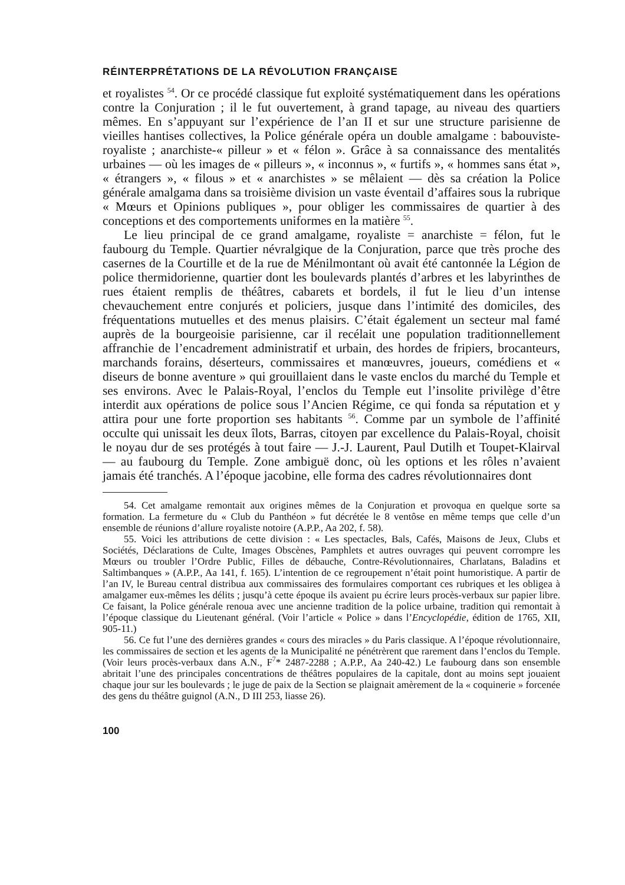RÉINTERPRÉTATIONS DE LA RÉVOLUTION FRANÇAISE
et royalistes <sup>54</sup>. Or ce procédé classique fut exploité systématiquement dans les opérations contre la Conjuration ; il le fut ouvertement, à grand tapage, au niveau des quartiers mêmes. En s’appuyant sur l’expérience de l’an II et sur une structure parisienne de vieilles hantises collectives, la Police générale opéra un double amalgame : babouviste-royaliste ; anarchiste-« pilleur » et « félon ». Grâce à sa connaissance des mentalités urbaines — où les images de « pilleurs », « inconnus », « furtifs », « hommes sans état », « étrangers », « filous » et « anarchistes » se mêlaient — dès sa création la Police générale amalgama dans sa troisième division un vaste éventail d’affaires sous la rubrique « Mœurs et Opinions publiques », pour obliger les commissaires de quartier à des conceptions et des comportements uniformes en la matière <sup>55</sup>.
Le lieu principal de ce grand amalgame, royaliste = anarchiste = félon, fut le faubourg du Temple. Quartier névralgique de la Conjuration, parce que très proche des casernes de la Courtille et de la rue de Ménilmontant où avait été cantonnée la Légion de police thermidorienne, quartier dont les boulevards plantés d’arbres et les labyrinthes de rues étaient remplis de théâtres, cabarets et bordels, il fut le lieu d’un intense chevauchement entre conjurés et policiers, jusque dans l’intimité des domiciles, des fréquentations mutuelles et des menus plaisirs. C’était également un secteur mal famé auprès de la bourgeoisie parisienne, car il recélait une population traditionnellement affranchie de l’encadrement administratif et urbain, des hordes de fripiers, brocanteurs, marchands forains, déserteurs, commissaires et manœuvres, joueurs, comédiens et « diseurs de bonne aventure » qui grouillaient dans le vaste enclos du marché du Temple et ses environs. Avec le Palais-Royal, l’enclos du Temple eut l’insolite privilège d’être interdit aux opérations de police sous l’Ancien Régime, ce qui fonda sa réputation et y attira pour une forte proportion ses habitants <sup>56</sup>. Comme par un symbole de l’affinité occulte qui unissait les deux îlots, Barras, citoyen par excellence du Palais-Royal, choisit le noyau dur de ses protégés à tout faire — J.-J. Laurent, Paul Dutilh et Toupet-Klairval — au faubourg du Temple. Zone ambiguë donc, où les options et les rôles n’avaient jamais été tranchés. A l’époque jacobine, elle forma des cadres révolutionnaires dont
54. Cet amalgame remontait aux origines mêmes de la Conjuration et provoqua en quelque sorte sa formation. La fermeture du « Club du Panthéon » fut décrétée le 8 ventôse en même temps que celle d’un ensemble de réunions d’allure royaliste notoire (A.P.P., Aa 202, f. 58).
55. Voici les attributions de cette division : « Les spectacles, Bals, Cafés, Maisons de Jeux, Clubs et Sociétés, Déclarations de Culte, Images Obscènes, Pamphlets et autres ouvrages qui peuvent corrompre les Mœurs ou troubler l’Ordre Public, Filles de débauche, Contre-Révolutionnaires, Charlatans, Baladins et Saltimbanques » (A.P.P., Aa 141, f. 165). L’intention de ce regroupement n’était point humoristique. A partir de l’an IV, le Bureau central distribua aux commissaires des formulaires comportant ces rubriques et les obligea à amalgamer eux-mêmes les délits ; jusqu’à cette époque ils avaient pu écrire leurs procès-verbaux sur papier libre. Ce faisant, la Police générale renoua avec une ancienne tradition de la police urbaine, tradition qui remontait à l’époque classique du Lieutenant général. (Voir l’article « Police » dans l’Encyclopédie, édition de 1765, XII, 905-11.)
56. Ce fut l’une des dernières grandes « cours des miracles » du Paris classique. A l’époque révolutionnaire, les commissaires de section et les agents de la Municipalité ne pénétrèrent que rarement dans l’enclos du Temple. (Voir leurs procès-verbaux dans A.N., F<sup>7</sup>* 2487-2288 ; A.P.P., Aa 240-42.) Le faubourg dans son ensemble abritait l’une des principales concentrations de théâtres populaires de la capitale, dont au moins sept jouaient chaque jour sur les boulevards ; le juge de paix de la Section se plaignait amèrement de la « coquinerie » forcenée des gens du théâtre guignol (A.N., D III 253, liasse 26).
100